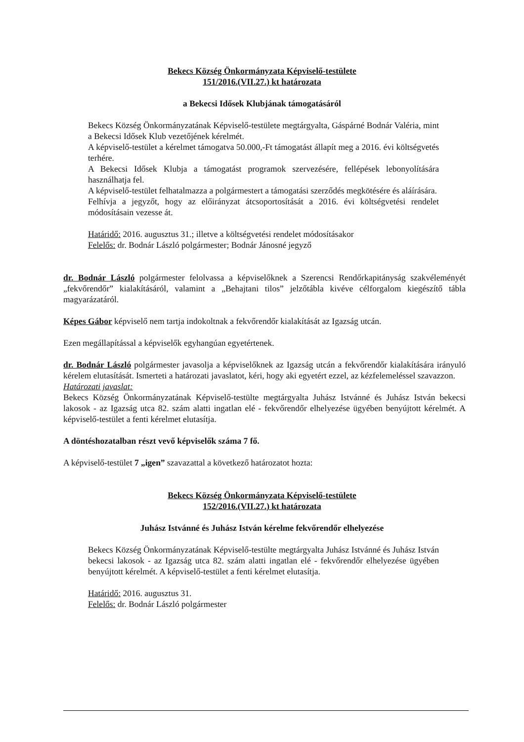Bekecs Község Önkormányzata Képviselő-testülete
151/2016.(VII.27.) kt határozata
a Bekecsi Idősek Klubjának támogatásáról
Bekecs Község Önkormányzatának Képviselő-testülete megtárgyalta, Gáspárné Bodnár Valéria, mint a Bekecsi Idősek Klub vezetőjének kérelmét.
A képviselő-testület a kérelmet támogatva 50.000,-Ft támogatást állapít meg a 2016. évi költségvetés terhére.
A Bekecsi Idősek Klubja a támogatást programok szervezésére, fellépések lebonyolítására használhatja fel.
A képviselő-testület felhatalmazza a polgármestert a támogatási szerződés megkötésére és aláírására.
Felhívja a jegyzőt, hogy az előirányzat átcsoportosítását a 2016. évi költségvetési rendelet módosításain vezesse át.
Határidő: 2016. augusztus 31.; illetve a költségvetési rendelet módosításakor
Felelős: dr. Bodnár László polgármester; Bodnár Jánosné jegyző
dr. Bodnár László polgármester felolvassa a képviselőknek a Szerencsi Rendőrkapitányság szakvéleményét „fekvőrendőr” kialakításáról, valamint a „Behajtani tilos” jelzőtábla kivéve célforgalom kiegészítő tábla magyarázatáról.
Képes Gábor képviselő nem tartja indokoltnak a fekvőrendőr kialakítását az Igazság utcán.
Ezen megállapítással a képviselők egyhangúan egyetértenek.
dr. Bodnár László polgármester javasolja a képviselőknek az Igazság utcán a fekvőrendőr kialakítására irányuló kérelem elutasítását. Ismerteti a határozati javaslatot, kéri, hogy aki egyetért ezzel, az kézfelemeléssel szavazzon.
Határozati javaslat:
Bekecs Község Önkormányzatának Képviselő-testülte megtárgyalta Juhász Istvánné és Juhász István bekecsi lakosok - az Igazság utca 82. szám alatti ingatlan elé - fekvőrendőr elhelyezése ügyében benyújtott kérelmét. A képviselő-testület a fenti kérelmet elutasítja.
A döntéshozatalban részt vevő képviselők száma 7 fő.
A képviselő-testület 7 „igen” szavazattal a következő határozatot hozta:
Bekecs Község Önkormányzata Képviselő-testülete
152/2016.(VII.27.) kt határozata
Juhász Istvánné és Juhász István kérelme fekvőrendőr elhelyezése
Bekecs Község Önkormányzatának Képviselő-testülte megtárgyalta Juhász Istvánné és Juhász István bekecsi lakosok - az Igazság utca 82. szám alatti ingatlan elé - fekvőrendőr elhelyezése ügyében benyújtott kérelmét. A képviselő-testület a fenti kérelmet elutasítja.
Határidő: 2016. augusztus 31.
Felelős: dr. Bodnár László polgármester